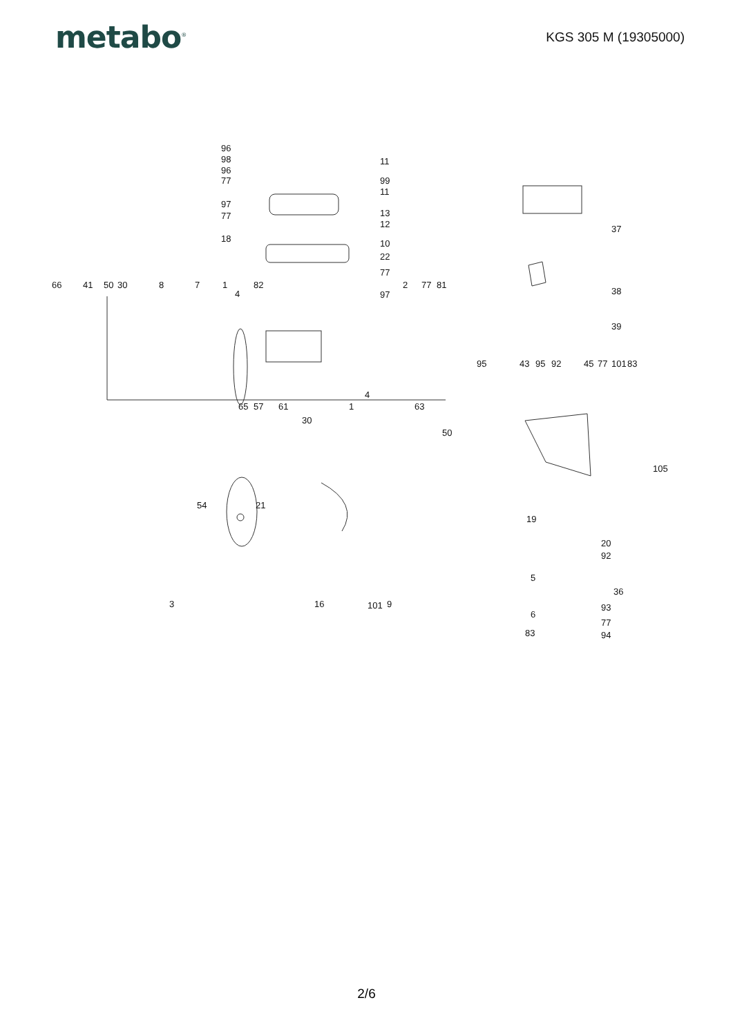metabo<sup>®</sup>
KGS 305 M (19305000)
96
98
96
77
11
99
11
97
77 13
12
18 10
22
77
37
38
39
66 41 50 30 8 7 1
4
82
97
2 77 81
65 57 61 1
4
63
30
50
95 43 95 92 45 77 101 83
105
54 21
19
20
92
5
36
93
6
77
83 94
3 16 101 9
2/6